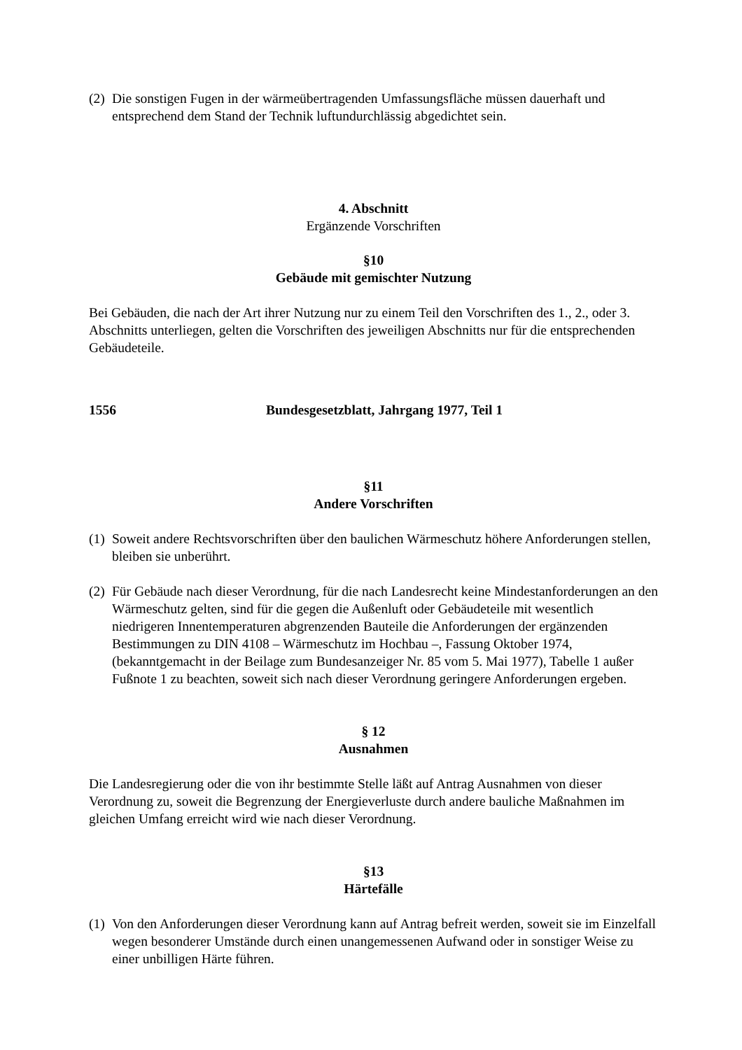(2)
Die sonstigen Fugen in der wärmeübertragenden Umfassungsfläche müssen dauerhaft und entsprechend dem Stand der Technik luftundurchlässig abgedichtet sein.
4. Abschnitt
Ergänzende Vorschriften
§10
Gebäude mit gemischter Nutzung
Bei Gebäuden, die nach der Art ihrer Nutzung nur zu einem Teil den Vorschriften des 1., 2., oder 3. Abschnitts unterliegen, gelten die Vorschriften des jeweiligen Abschnitts nur für die entsprechenden Gebäudeteile.
1556 Bundesgesetzblatt, Jahrgang 1977, Teil 1
§11
Andere Vorschriften
(1)
Soweit andere Rechtsvorschriften über den baulichen Wärmeschutz höhere Anforderungen stellen, bleiben sie unberührt.
(2)
Für Gebäude nach dieser Verordnung, für die nach Landesrecht keine Mindestanforderungen an den Wärmeschutz gelten, sind für die gegen die Außenluft oder Gebäudeteile mit wesentlich niedrigeren Innentemperaturen abgrenzenden Bauteile die Anforderungen der ergänzenden Bestimmungen zu DIN 4108 – Wärmeschutz im Hochbau –, Fassung Oktober 1974, (bekanntgemacht in der Beilage zum Bundesanzeiger Nr. 85 vom 5. Mai 1977), Tabelle 1 außer Fußnote 1 zu beachten, soweit sich nach dieser Verordnung geringere Anforderungen ergeben.
§ 12
Ausnahmen
Die Landesregierung oder die von ihr bestimmte Stelle läßt auf Antrag Ausnahmen von dieser Verordnung zu, soweit die Begrenzung der Energieverluste durch andere bauliche Maßnahmen im gleichen Umfang erreicht wird wie nach dieser Verordnung.
§13
Härtefälle
(1)
Von den Anforderungen dieser Verordnung kann auf Antrag befreit werden, soweit sie im Einzelfall wegen besonderer Umstände durch einen unangemessenen Aufwand oder in sonstiger Weise zu einer unbilligen Härte führen.